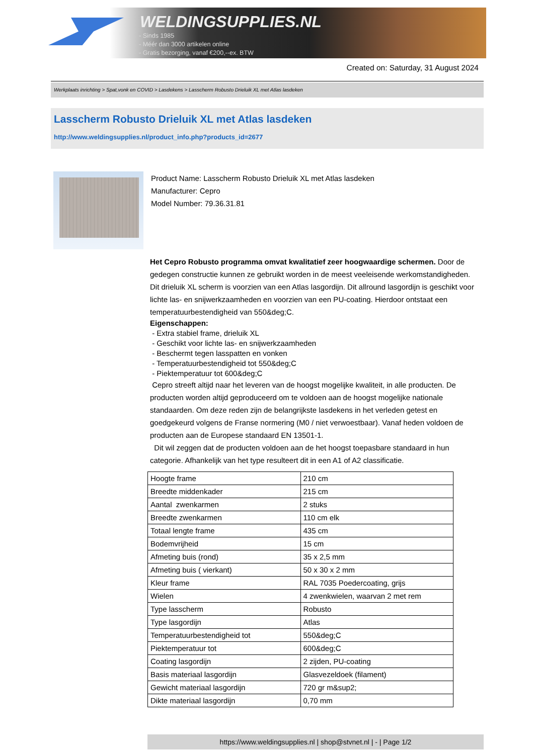WELDINGSUPPLIES.NL
- Sinds 1985
- Méér dan 3000 artikelen online
- Gratis bezorging, vanaf €200,--ex. BTW
Created on: Saturday, 31 August 2024
Werkplaats inrichting > Spat,vonk en COVID > Lasdekens > Lasscherm Robusto Drieluik XL met Atlas lasdeken
Lasscherm Robusto Drieluik XL met Atlas lasdeken
http://www.weldingsupplies.nl/product_info.php?products_id=2677
Product Name: Lasscherm Robusto Drieluik XL met Atlas lasdeken
Manufacturer: Cepro
Model Number: 79.36.31.81
Het Cepro Robusto programma omvat kwalitatief zeer hoogwaardige schermen. Door de gedegen constructie kunnen ze gebruikt worden in de meest veeleisende werkomstandigheden. Dit drieluik XL scherm is voorzien van een Atlas lasgordijn. Dit allround lasgordijn is geschikt voor lichte las- en snijwerkzaamheden en voorzien van een PU-coating. Hierdoor ontstaat een temperatuurbestendigheid van 550&deg;C.
Eigenschappen:
- Extra stabiel frame, drieluik XL
- Geschikt voor lichte las- en snijwerkzaamheden
- Beschermt tegen lasspatten en vonken
- Temperatuurbestendigheid tot 550&deg;C
- Piektemperatuur tot 600&deg;C
Cepro streeft altijd naar het leveren van de hoogst mogelijke kwaliteit, in alle producten. De producten worden altijd geproduceerd om te voldoen aan de hoogst mogelijke nationale standaarden. Om deze reden zijn de belangrijkste lasdekens in het verleden getest en goedgekeurd volgens de Franse normering (M0 / niet verwoestbaar). Vanaf heden voldoen de producten aan de Europese standaard EN 13501-1.
Dit wil zeggen dat de producten voldoen aan de het hoogst toepasbare standaard in hun categorie. Afhankelijk van het type resulteert dit in een A1 of A2 classificatie.
| Hoogte frame | 210 cm |
| Breedte middenkader | 215 cm |
| Aantal zwenkarmen | 2 stuks |
| Breedte zwenkarmen | 110 cm elk |
| Totaal lengte frame | 435 cm |
| Bodemvrijheid | 15 cm |
| Afmeting buis (rond) | 35 x 2,5 mm |
| Afmeting buis ( vierkant) | 50 x 30 x 2 mm |
| Kleur frame | RAL 7035 Poedercoating, grijs |
| Wielen | 4 zwenkwielen, waarvan 2 met rem |
| Type lasscherm | Robusto |
| Type lasgordijn | Atlas |
| Temperatuurbestendigheid tot | 550&deg;C |
| Piektemperatuur tot | 600&deg;C |
| Coating lasgordijn | 2 zijden, PU-coating |
| Basis materiaal lasgordijn | Glasvezeldoek (filament) |
| Gewicht materiaal lasgordijn | 720 gr m&sup2; |
| Dikte materiaal lasgordijn | 0,70 mm |
https://www.weldingsupplies.nl | shop@stvnet.nl | - | Page 1/2